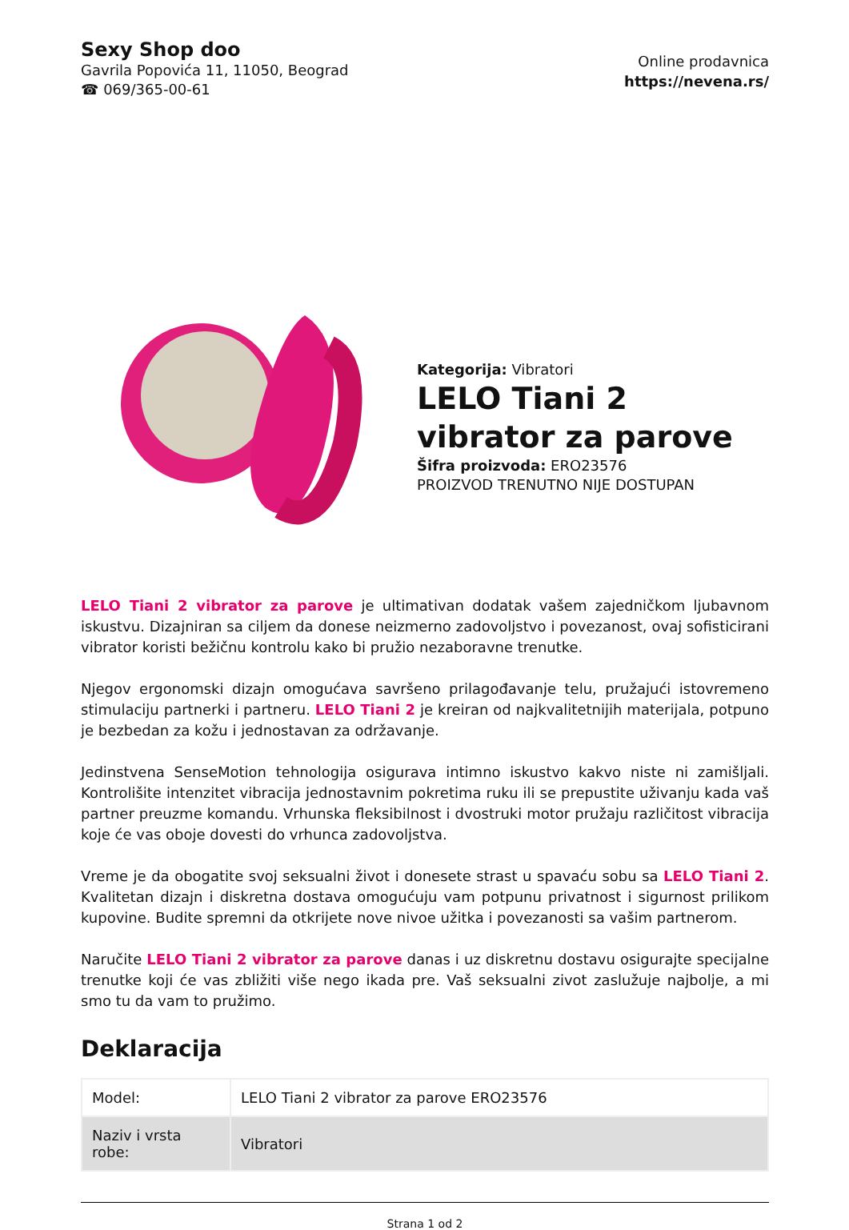Sexy Shop doo
Gavrila Popovića 11, 11050, Beograd
☎ 069/365-00-61
Online prodavnica
https://nevena.rs/
Kategorija: Vibratori
LELO Tiani 2 vibrator za parove
Šifra proizvoda: ERO23576
PROIZVOD TRENUTNO NIJE DOSTUPAN
LELO Tiani 2 vibrator za parove je ultimativan dodatak vašem zajedničkom ljubavnom iskustvu. Dizajniran sa ciljem da donese neizmerno zadovoljstvo i povezanost, ovaj sofisticirani vibrator koristi bežičnu kontrolu kako bi pružio nezaboravne trenutke.
Njegov ergonomski dizajn omogućava savršeno prilagođavanje telu, pružajući istovremeno stimulaciju partnerki i partneru. LELO Tiani 2 je kreiran od najkvalitetnijih materijala, potpuno je bezbedan za kožu i jednostavan za održavanje.
Jedinstvena SenseMotion tehnologija osigurava intimno iskustvo kakvo niste ni zamišljali. Kontrolišite intenzitet vibracija jednostavnim pokretima ruku ili se prepustite uživanju kada vaš partner preuzme komandu. Vrhunska fleksibilnost i dvostruki motor pružaju različitost vibracija koje će vas oboje dovesti do vrhunca zadovoljstva.
Vreme je da obogatite svoj seksualni život i donesete strast u spavaću sobu sa LELO Tiani 2. Kvalitetan dizajn i diskretna dostava omogućuju vam potpunu privatnost i sigurnost prilikom kupovine. Budite spremni da otkrijete nove nivoe užitka i povezanosti sa vašim partnerom.
Naručite LELO Tiani 2 vibrator za parove danas i uz diskretnu dostavu osigurajte specijalne trenutke koji će vas zbližiti više nego ikada pre. Vaš seksualni zivot zaslužuje najbolje, a mi smo tu da vam to pružimo.
Deklaracija
| Model: | LELO Tiani 2 vibrator za parove ERO23576 |
| Naziv i vrsta robe: | Vibratori |
Strana 1 od 2